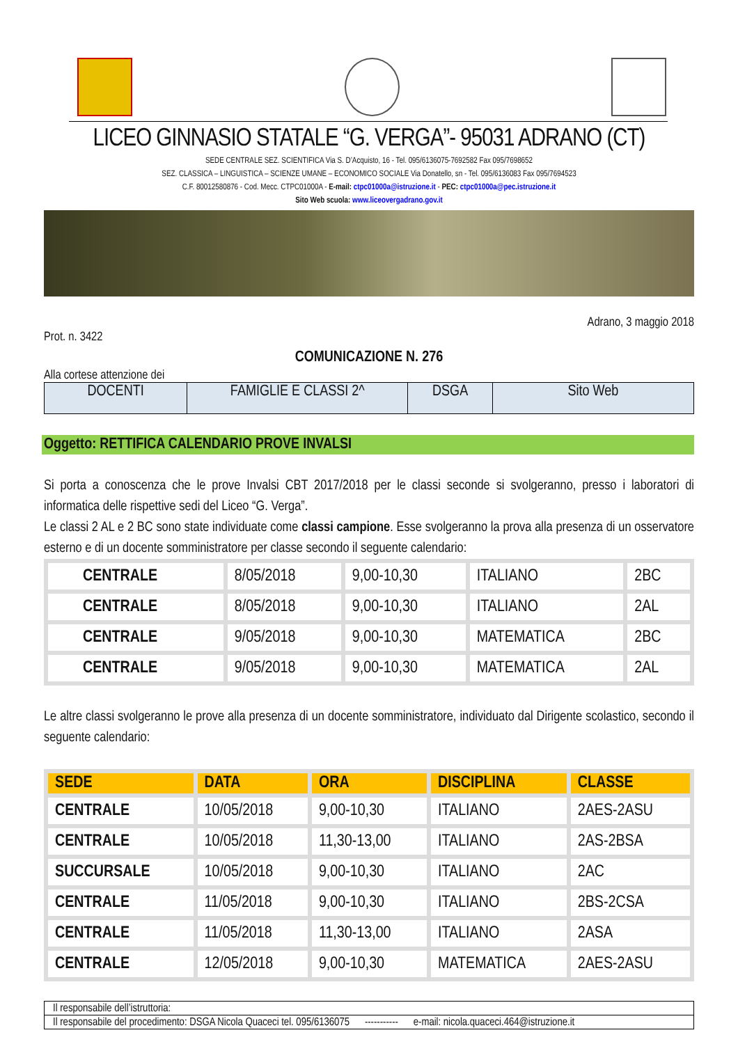LICEO GINNASIO STATALE “G. VERGA”- 95031 ADRANO (CT)
SEDE CENTRALE SEZ. SCIENTIFICA Via S. D’Acquisto, 16 - Tel. 095/6136075-7692582 Fax 095/7698652
SEZ. CLASSICA – LINGUISTICA – SCIENZE UMANE – ECONOMICO SOCIALE Via Donatello, sn - Tel. 095/6136083 Fax 095/7694523
C.F. 80012580876 - Cod. Mecc. CTPC01000A - E-mail: ctpc01000a@istruzione.it - PEC: ctpc01000a@pec.istruzione.it
Sito Web scuola: www.liceovergadrano.gov.it
Adrano, 3 maggio 2018
Prot. n. 3422
COMUNICAZIONE N. 276
Alla cortese attenzione dei
| DOCENTI | FAMIGLIE E CLASSI 2^ | DSGA | Sito Web |
Oggetto: RETTIFICA CALENDARIO PROVE INVALSI
Si porta a conoscenza che le prove Invalsi CBT 2017/2018 per le classi seconde si svolgeranno, presso i laboratori di informatica delle rispettive sedi del Liceo “G. Verga”.
Le classi 2 AL e 2 BC sono state individuate come classi campione. Esse svolgeranno la prova alla presenza di un osservatore esterno e di un docente somministratore per classe secondo il seguente calendario:
| CENTRALE | 8/05/2018 | 9,00-10,30 | ITALIANO | 2BC |
| CENTRALE | 8/05/2018 | 9,00-10,30 | ITALIANO | 2AL |
| CENTRALE | 9/05/2018 | 9,00-10,30 | MATEMATICA | 2BC |
| CENTRALE | 9/05/2018 | 9,00-10,30 | MATEMATICA | 2AL |
Le altre classi svolgeranno le prove alla presenza di un docente somministratore, individuato dal Dirigente scolastico, secondo il seguente calendario:
| SEDE | DATA | ORA | DISCIPLINA | CLASSE |
| --- | --- | --- | --- | --- |
| CENTRALE | 10/05/2018 | 9,00-10,30 | ITALIANO | 2AES-2ASU |
| CENTRALE | 10/05/2018 | 11,30-13,00 | ITALIANO | 2AS-2BSA |
| SUCCURSALE | 10/05/2018 | 9,00-10,30 | ITALIANO | 2AC |
| CENTRALE | 11/05/2018 | 9,00-10,30 | ITALIANO | 2BS-2CSA |
| CENTRALE | 11/05/2018 | 11,30-13,00 | ITALIANO | 2ASA |
| CENTRALE | 12/05/2018 | 9,00-10,30 | MATEMATICA | 2AES-2ASU |
| Il responsabile dell’istruttoria: |
| Il responsabile del procedimento: DSGA Nicola Quaceci tel. 095/6136075 ----------- e-mail: nicola.quaceci.464@istruzione.it |